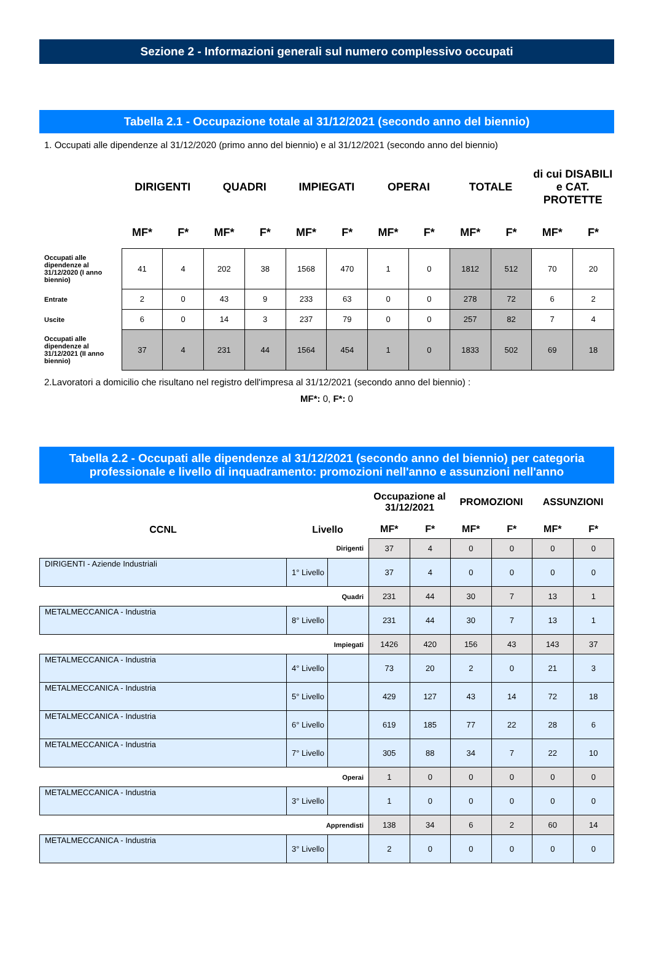Sezione 2 - Informazioni generali sul numero complessivo occupati
Tabella 2.1 - Occupazione totale al 31/12/2021 (secondo anno del biennio)
1. Occupati alle dipendenze al 31/12/2020 (primo anno del biennio) e al 31/12/2021 (secondo anno del biennio)
| | DIRIGENTI | | QUADRI | | IMPIEGATI | | OPERAI | | TOTALE | | di cui DISABILI e CAT. PROTETTE | |
| --- | --- | --- | --- | --- | --- | --- | --- | --- | --- | --- | --- | --- |
| | MF* | F* | MF* | F* | MF* | F* | MF* | F* | MF* | F* | MF* | F* |
| Occupati alle dipendenze al 31/12/2020 (I anno biennio) | 41 | 4 | 202 | 38 | 1568 | 470 | 1 | 0 | 1812 | 512 | 70 | 20 |
| Entrate | 2 | 0 | 43 | 9 | 233 | 63 | 0 | 0 | 278 | 72 | 6 | 2 |
| Uscite | 6 | 0 | 14 | 3 | 237 | 79 | 0 | 0 | 257 | 82 | 7 | 4 |
| Occupati alle dipendenze al 31/12/2021 (II anno biennio) | 37 | 4 | 231 | 44 | 1564 | 454 | 1 | 0 | 1833 | 502 | 69 | 18 |
2.Lavoratori a domicilio che risultano nel registro dell'impresa al 31/12/2021 (secondo anno del biennio) :
MF*: 0, F*: 0
Tabella 2.2 - Occupati alle dipendenze al 31/12/2021 (secondo anno del biennio) per categoria professionale e livello di inquadramento: promozioni nell'anno e assunzioni nell'anno
| | | | Occupazione al 31/12/2021 | | PROMOZIONI | | ASSUNZIONI | |
| --- | --- | --- | --- | --- | --- | --- | --- | --- |
| CCNL | Livello | | MF* | F* | MF* | F* | MF* | F* |
| Dirigenti | | | 37 | 4 | 0 | 0 | 0 | 0 |
| DIRIGENTI - Aziende Industriali | 1° Livello | | 37 | 4 | 0 | 0 | 0 | 0 |
| Quadri | | | 231 | 44 | 30 | 7 | 13 | 1 |
| METALMECCANICA - Industria | 8° Livello | | 231 | 44 | 30 | 7 | 13 | 1 |
| Impiegati | | | 1426 | 420 | 156 | 43 | 143 | 37 |
| METALMECCANICA - Industria | 4° Livello | | 73 | 20 | 2 | 0 | 21 | 3 |
| METALMECCANICA - Industria | 5° Livello | | 429 | 127 | 43 | 14 | 72 | 18 |
| METALMECCANICA - Industria | 6° Livello | | 619 | 185 | 77 | 22 | 28 | 6 |
| METALMECCANICA - Industria | 7° Livello | | 305 | 88 | 34 | 7 | 22 | 10 |
| Operai | | | 1 | 0 | 0 | 0 | 0 | 0 |
| METALMECCANICA - Industria | 3° Livello | | 1 | 0 | 0 | 0 | 0 | 0 |
| Apprendisti | | | 138 | 34 | 6 | 2 | 60 | 14 |
| METALMECCANICA - Industria | 3° Livello | | 2 | 0 | 0 | 0 | 0 | 0 |